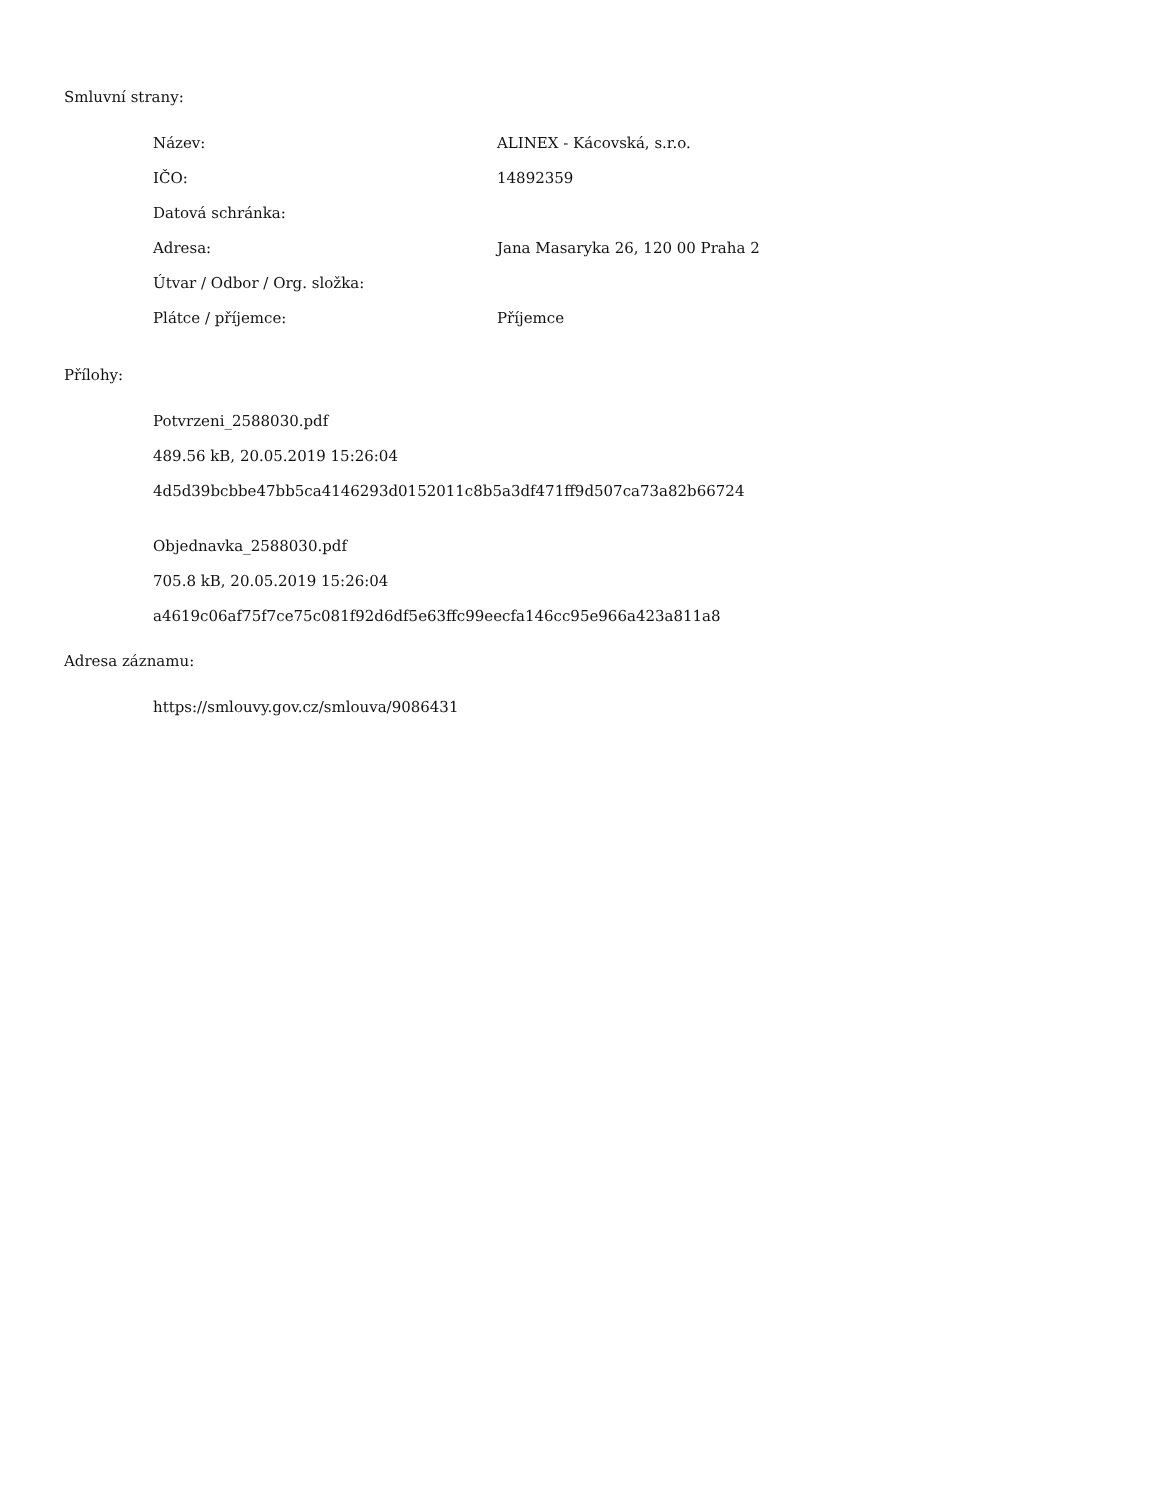Smluvní strany:
| Název: | ALINEX - Kácovská, s.r.o. |
| IČO: | 14892359 |
| Datová schránka: | |
| Adresa: | Jana Masaryka 26, 120 00 Praha 2 |
| Útvar / Odbor / Org. složka: | |
| Plátce / příjemce: | Příjemce |
Přílohy:
Potvrzeni_2588030.pdf
489.56 kB, 20.05.2019 15:26:04
4d5d39bcbbe47bb5ca4146293d0152011c8b5a3df471ff9d507ca73a82b66724
Objednavka_2588030.pdf
705.8 kB, 20.05.2019 15:26:04
a4619c06af75f7ce75c081f92d6df5e63ffc99eecfa146cc95e966a423a811a8
Adresa záznamu:
https://smlouvy.gov.cz/smlouva/9086431